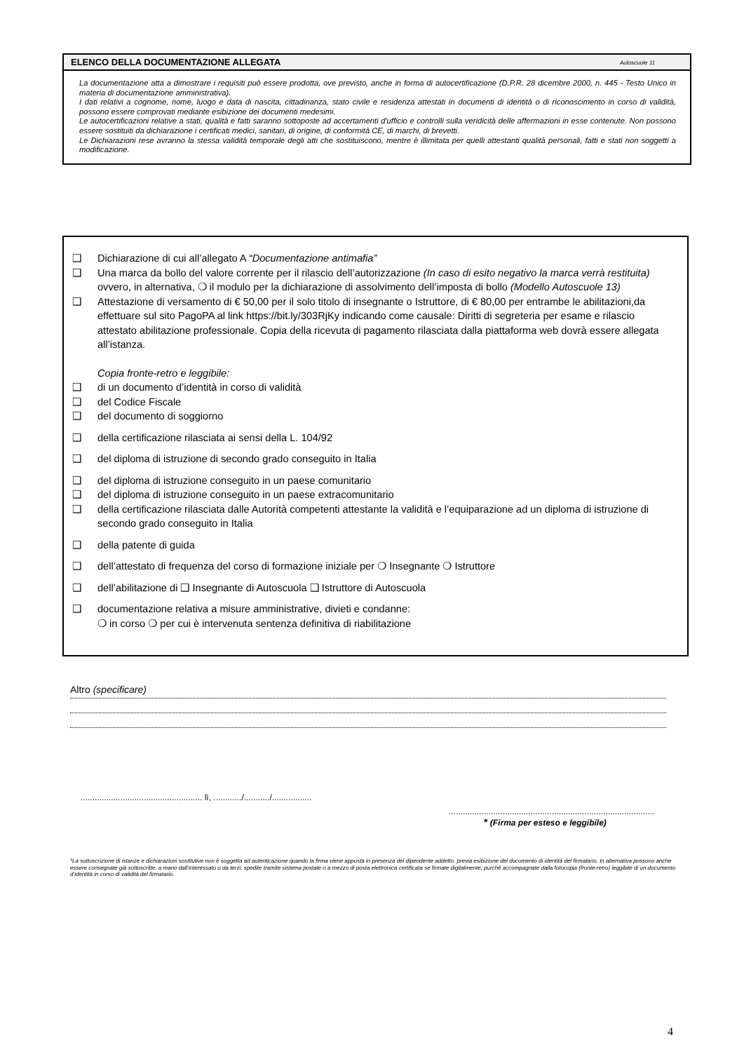ELENCO DELLA DOCUMENTAZIONE ALLEGATA Autoscuole 11
La documentazione atta a dimostrare i requisiti può essere prodotta, ove previsto, anche in forma di autocertificazione (D.P.R. 28 dicembre 2000, n. 445 - Testo Unico in materia di documentazione amministrativa).
I dati relativi a cognome, nome, luogo e data di nascita, cittadinanza, stato civile e residenza attestati in documenti di identità o di riconoscimento in corso di validità, possono essere comprovati mediante esibizione dei documenti medesimi.
Le autocertificazioni relative a stati, qualità e fatti saranno sottoposte ad accertamenti d'ufficio e controlli sulla veridicità delle affermazioni in esse contenute. Non possono essere sostituiti da dichiarazione i certificati medici, sanitari, di origine, di conformità CE, di marchi, di brevetti.
Le Dichiarazioni rese avranno la stessa validità temporale degli atti che sostituiscono, mentre è illimitata per quelli attestanti qualità personali, fatti e stati non soggetti a modificazione.
❑ Dichiarazione di cui all’allegato A “Documentazione antimafia”
❑ Una marca da bollo del valore corrente per il rilascio dell’autorizzazione (In caso di esito negativo la marca verrà restituita) ovvero, in alternativa, ❍ il modulo per la dichiarazione di assolvimento dell’imposta di bollo (Modello Autoscuole 13)
❑ Attestazione di versamento di € 50,00 per il solo titolo di insegnante o Istruttore, di € 80,00 per entrambe le abilitazioni,da effettuare sul sito PagoPA al link https://bit.ly/303RjKy indicando come causale: Diritti di segreteria per esame e rilascio attestato abilitazione professionale. Copia della ricevuta di pagamento rilasciata dalla piattaforma web dovrà essere allegata all’istanza.
Copia fronte-retro e leggibile:
❑ di un documento d’identità in corso di validità
❑ del Codice Fiscale
❑ del documento di soggiorno
❑ della certificazione rilasciata ai sensi della L. 104/92
❑ del diploma di istruzione di secondo grado conseguito in Italia
❑ del diploma di istruzione conseguito in un paese comunitario
❑ del diploma di istruzione conseguito in un paese extracomunitario
❑ della certificazione rilasciata dalle Autorità competenti attestante la validità e l’equiparazione ad un diploma di istruzione di secondo grado conseguito in Italia
❑ della patente di guida
❑ dell’attestato di frequenza del corso di formazione iniziale per ❍ Insegnante ❍ Istruttore
❑ dell’abilitazione di ❑ Insegnante di Autoscuola ❑ Istruttore di Autoscuola
❑ documentazione relativa a misure amministrative, divieti e condanne:
❍ in corso ❍ per cui è intervenuta sentenza definitiva di riabilitazione
Altro (specificare)
.................................................... lì, ............/.........../.................
........................................................................................
* (Firma per esteso e leggibile)
*La sottoscrizione di istanze e dichiarazioni sostitutive non è soggetta ad autenticazione quando la firma viene apposta in presenza del dipendente addetto, previa esibizione del documento di identità del firmatario. In alternativa possono anche essere consegnate già sottoscritte, a mano dall’interessato o da terzi; spedite tramite sistema postale o a mezzo di posta elettronica certificata se firmate digitalmente, purché accompagnate dalla fotocopia (fronte-retro) leggibile di un documento d’identità in corso di validità del firmatario.
4